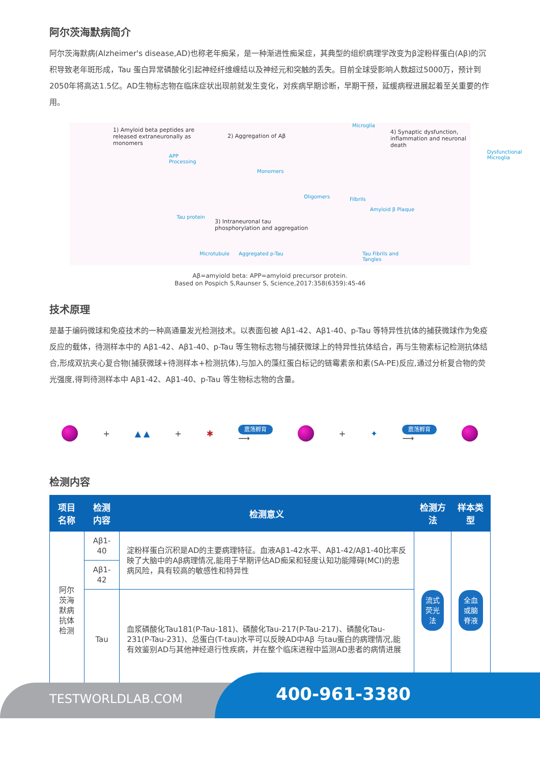阿尔茨海默病简介
阿尔茨海默病(Alzheimer's disease,AD)也称老年痴呆，是一种渐进性痴呆症，其典型的组织病理学改变为β淀粉样蛋白(Aβ)的沉积导致老年斑形成，Tau 蛋白异常磷酸化引起神经纤维缠结以及神经元和突触的丢失。目前全球受影响人数超过5000万，预计到2050年将高达1.5亿。AD生物标志物在临床症状出现前就发生变化，对疾病早期诊断，早期干预，延缓病程进展起着至关重要的作用。
1) Amyloid beta peptides are
released extraneuronally as
monomers
2) Aggregation of Aβ
Microglia
4) Synaptic dysfunction,
inflammation and neuronal death
APP
Processing
Monomers
Dysfunctional
Microglia
Oligomers Filbrils
Amyloid β Plaque
3) Intraneuronal tau
phosphorylation and aggregation
Tau Fibrils and
Tangles
Tau protein
Microtubule Aggregated p-Tau
Aβ=amyiold beta: APP=amyloid precursor protein.
Based on Pospich S,Raunser S, Science,2017:358(6359):45-46
技术原理
是基于编码微球和免疫技术的一种高通量发光检测技术。以表面包被 Aβ1-42、Aβ1-40、p-Tau 等特异性抗体的捕获微球作为免疫反应的载体，待测样本中的 Aβ1-42、Aβ1-40、p-Tau 等生物标志物与捕获微球上的特异性抗体结合，再与生物素标记检测抗体结合,形成双抗夹心复合物(捕获微球+待测样本+检测抗体),与加入的藻红蛋白标记的链霉素亲和素(SA-PE)反应,通过分析复合物的荧光强度,得到待测样本中 Aβ1-42、Aβ1-40、p-Tau 等生物标志物的含量。
+ ▲ ▲ + ✱
震荡孵育
⟶
+ ✦
震荡孵育
⟶
检测内容
| 项目名称 | 检测 内容 | 检测意义 | 检测方法 | 样本类型 |
| --- | --- | --- | --- | --- |
| 阿尔茨海默病 抗体检测 | Aβ1-40 | 淀粉样蛋白沉积是AD的主要病理特征。血液Aβ1-42水平、Aβ1-42/Aβ1-40比率反映了大脑中的Aβ病理情况,能用于早期评估AD痴呆和轻度认知功能障碍(MCI)的患病风险，具有较高的敏感性和特异性 | 流式荧光法 | 全血或脑脊液 |
| | Aβ1-42 | | | |
| | Tau | 血浆磷酸化Tau181(P-Tau-181)、磷酸化Tau-217(P-Tau-217)、磷酸化Tau-231(P-Tau-231)、总蛋白(T-tau)水平可以反映AD中Aβ 与tau蛋白的病理情况,能有效鉴别AD与其他神经退行性疾病，并在整个临床进程中监测AD患者的病情进展 | | |
TESTWORLDLAB.COM 400-961-3380